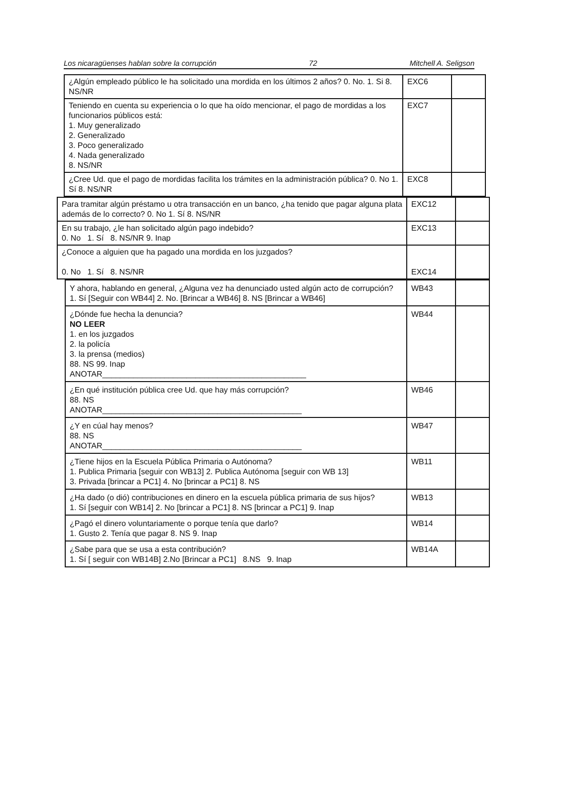Los nicaragüenses hablan sobre la corrupción 72 Mitchell A. Seligson
| ¿Algún empleado público le ha solicitado una mordida en los últimos 2 años? 0. No. 1. Si 8. NS/NR | EXC6 | |
| Teniendo en cuenta su experiencia o lo que ha oído mencionar, el pago de mordidas a los funcionarios públicos está: 1. Muy generalizado 2. Generalizado 3. Poco generalizado 4. Nada generalizado 8. NS/NR | EXC7 | |
| ¿Cree Ud. que el pago de mordidas facilita los trámites en la administración pública? 0. No 1. Sí 8. NS/NR | EXC8 | |
| Para tramitar algún préstamo u otra transacción en un banco, ¿ha tenido que pagar alguna plata además de lo correcto? 0. No 1. Sí 8. NS/NR | EXC12 | |
| En su trabajo, ¿le han solicitado algún pago indebido? 0. No 1. Sí 8. NS/NR 9. Inap | EXC13 | |
| ¿Conoce a alguien que ha pagado una mordida en los juzgados? 0. No 1. Sí 8. NS/NR | EXC14 | |
| Y ahora, hablando en general, ¿Alguna vez ha denunciado usted algún acto de corrupción? 1. Sí [Seguir con WB44] 2. No. [Brincar a WB46] 8. NS [Brincar a WB46] | WB43 | |
| ¿Dónde fue hecha la denuncia? NO LEER 1. en los juzgados 2. la policía 3. la prensa (medios) 88. NS 99. Inap ANOTAR______________________________________________ | WB44 | |
| ¿En qué institución pública cree Ud. que hay más corrupción? 88. NS ANOTAR_____________________________________________ | WB46 | |
| ¿Y en cúal hay menos? 88. NS ANOTAR_____________________________________________ | WB47 | |
| ¿Tiene hijos en la Escuela Pública Primaria o Autónoma? 1. Publica Primaria [seguir con WB13] 2. Publica Autónoma [seguir con WB 13] 3. Privada [brincar a PC1] 4. No [brincar a PC1] 8. NS | WB11 | |
| ¿Ha dado (o dió) contribuciones en dinero en la escuela pública primaria de sus hijos? 1. Sí [seguir con WB14] 2. No [brincar a PC1] 8. NS [brincar a PC1] 9. Inap | WB13 | |
| ¿Pagó el dinero voluntariamente o porque tenía que darlo? 1. Gusto 2. Tenía que pagar 8. NS 9. Inap | WB14 | |
| ¿Sabe para que se usa a esta contribución? 1. Sí [ seguir con WB14B] 2.No [Brincar a PC1] 8.NS 9. Inap | WB14A | |